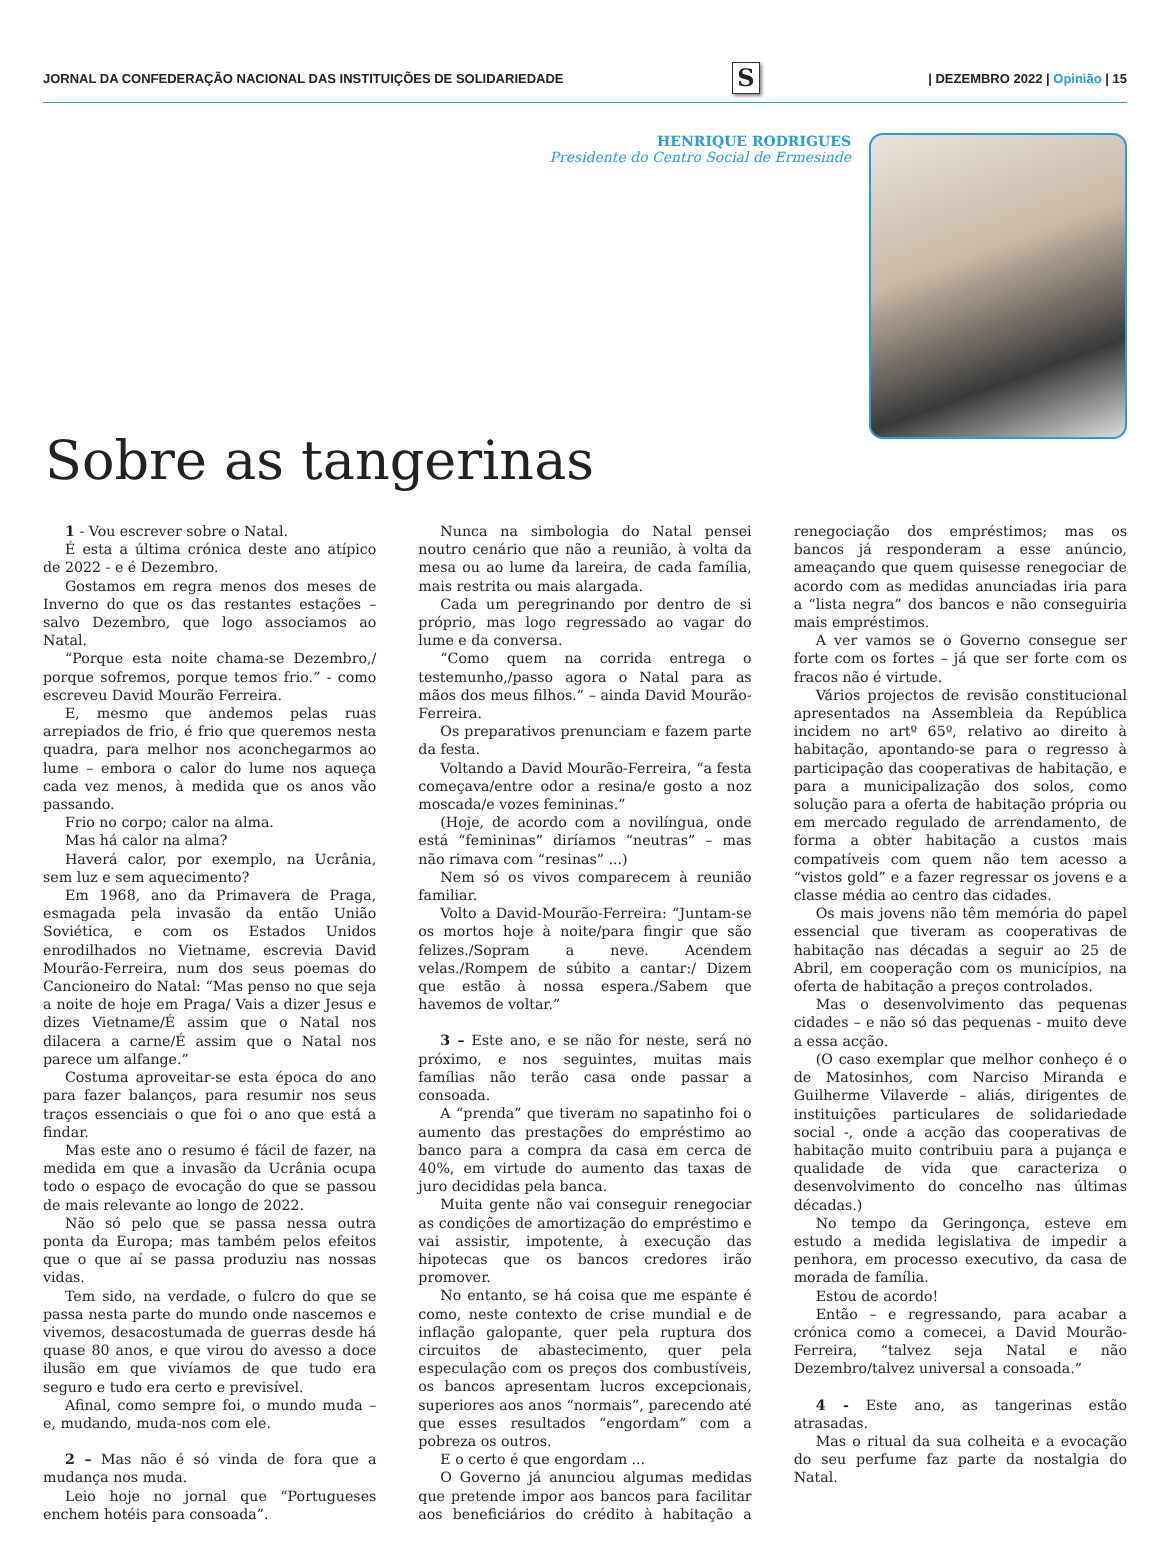JORNAL DA CONFEDERAÇÃO NACIONAL DAS INSTITUIÇÕES DE SOLIDARIEDADE S | DEZEMBRO 2022 | Opinião | 15
HENRIQUE RODRIGUES
Presidente do Centro Social de Ermesinde
Sobre as tangerinas
1 - Vou escrever sobre o Natal.
É esta a última crónica deste ano atípico de 2022 - e é Dezembro.
Gostamos em regra menos dos meses de Inverno do que os das restantes estações – salvo Dezembro, que logo associamos ao Natal.
“Porque esta noite chama-se Dezembro,/ porque sofremos, porque temos frio.” - como escreveu David Mourão Ferreira.
E, mesmo que andemos pelas ruas arrepiados de frio, é frio que queremos nesta quadra, para melhor nos aconchegarmos ao lume – embora o calor do lume nos aqueça cada vez menos, à medida que os anos vão passando.
Frio no corpo; calor na alma.
Mas há calor na alma?
Haverá calor, por exemplo, na Ucrânia, sem luz e sem aquecimento?
Em 1968, ano da Primavera de Praga, esmagada pela invasão da então União Soviética, e com os Estados Unidos enrodilhados no Vietname, escrevia David Mourão-Ferreira, num dos seus poemas do Cancioneiro do Natal: “Mas penso no que seja a noite de hoje em Praga/ Vais a dizer Jesus e dizes Vietname/É assim que o Natal nos dilacera a carne/É assim que o Natal nos parece um alfange.”
Costuma aproveitar-se esta época do ano para fazer balanços, para resumir nos seus traços essenciais o que foi o ano que está a findar.
Mas este ano o resumo é fácil de fazer, na medida em que a invasão da Ucrânia ocupa todo o espaço de evocação do que se passou de mais relevante ao longo de 2022.
Não só pelo que se passa nessa outra ponta da Europa; mas também pelos efeitos que o que aí se passa produziu nas nossas vidas.
Tem sido, na verdade, o fulcro do que se passa nesta parte do mundo onde nascemos e vivemos, desacostumada de guerras desde há quase 80 anos, e que virou do avesso a doce ilusão em que vivíamos de que tudo era seguro e tudo era certo e previsível.
Afinal, como sempre foi, o mundo muda – e, mudando, muda-nos com ele.
2 – Mas não é só vinda de fora que a mudança nos muda.
Leio hoje no jornal que “Portugueses enchem hotéis para consoada”.
Nunca na simbologia do Natal pensei noutro cenário que não a reunião, à volta da mesa ou ao lume da lareira, de cada família, mais restrita ou mais alargada.
Cada um peregrinando por dentro de si próprio, mas logo regressado ao vagar do lume e da conversa.
“Como quem na corrida entrega o testemunho,/passo agora o Natal para as mãos dos meus filhos.” – ainda David Mourão-Ferreira.
Os preparativos prenunciam e fazem parte da festa.
Voltando a David Mourão-Ferreira, “a festa começava/entre odor a resina/e gosto a noz moscada/e vozes femininas.”
(Hoje, de acordo com a novilíngua, onde está “femininas” diríamos “neutras” – mas não rimava com “resinas” ...)
Nem só os vivos comparecem à reunião familiar.
Volto a David-Mourão-Ferreira: “Juntam-se os mortos hoje à noite/para fingir que são felizes./Sopram a neve. Acendem velas./Rompem de súbito a cantar:/ Dizem que estão à nossa espera./Sabem que havemos de voltar.”
3 – Este ano, e se não for neste, será no próximo, e nos seguintes, muitas mais famílias não terão casa onde passar a consoada.
A “prenda” que tiveram no sapatinho foi o aumento das prestações do empréstimo ao banco para a compra da casa em cerca de 40%, em virtude do aumento das taxas de juro decididas pela banca.
Muita gente não vai conseguir renegociar as condições de amortização do empréstimo e vai assistir, impotente, à execução das hipotecas que os bancos credores irão promover.
No entanto, se há coisa que me espante é como, neste contexto de crise mundial e de inflação galopante, quer pela ruptura dos circuitos de abastecimento, quer pela especulação com os preços dos combustíveis, os bancos apresentam lucros excepcionais, superiores aos anos “normais”, parecendo até que esses resultados “engordam” com a pobreza os outros.
E o certo é que engordam ...
O Governo já anunciou algumas medidas que pretende impor aos bancos para facilitar aos beneficiários do crédito à habitação a renegociação dos empréstimos; mas os bancos já responderam a esse anúncio, ameaçando que quem quisesse renegociar de acordo com as medidas anunciadas iria para a “lista negra” dos bancos e não conseguiria mais empréstimos.
A ver vamos se o Governo consegue ser forte com os fortes – já que ser forte com os fracos não é virtude.
Vários projectos de revisão constitucional apresentados na Assembleia da República incidem no artº 65º, relativo ao direito à habitação, apontando-se para o regresso à participação das cooperativas de habitação, e para a municipalização dos solos, como solução para a oferta de habitação própria ou em mercado regulado de arrendamento, de forma a obter habitação a custos mais compatíveis com quem não tem acesso a “vistos gold” e a fazer regressar os jovens e a classe média ao centro das cidades.
Os mais jovens não têm memória do papel essencial que tiveram as cooperativas de habitação nas décadas a seguir ao 25 de Abril, em cooperação com os municípios, na oferta de habitação a preços controlados.
Mas o desenvolvimento das pequenas cidades – e não só das pequenas - muito deve a essa acção.
(O caso exemplar que melhor conheço é o de Matosinhos, com Narciso Miranda e Guilherme Vilaverde – aliás, dirigentes de instituições particulares de solidariedade social -, onde a acção das cooperativas de habitação muito contribuiu para a pujança e qualidade de vida que caracteriza o desenvolvimento do concelho nas últimas décadas.)
No tempo da Geringonça, esteve em estudo a medida legislativa de impedir a penhora, em processo executivo, da casa de morada de família.
Estou de acordo!
Então – e regressando, para acabar a crónica como a comecei, a David Mourão-Ferreira, “talvez seja Natal e não Dezembro/talvez universal a consoada.”
4 - Este ano, as tangerinas estão atrasadas.
Mas o ritual da sua colheita e a evocação do seu perfume faz parte da nostalgia do Natal.